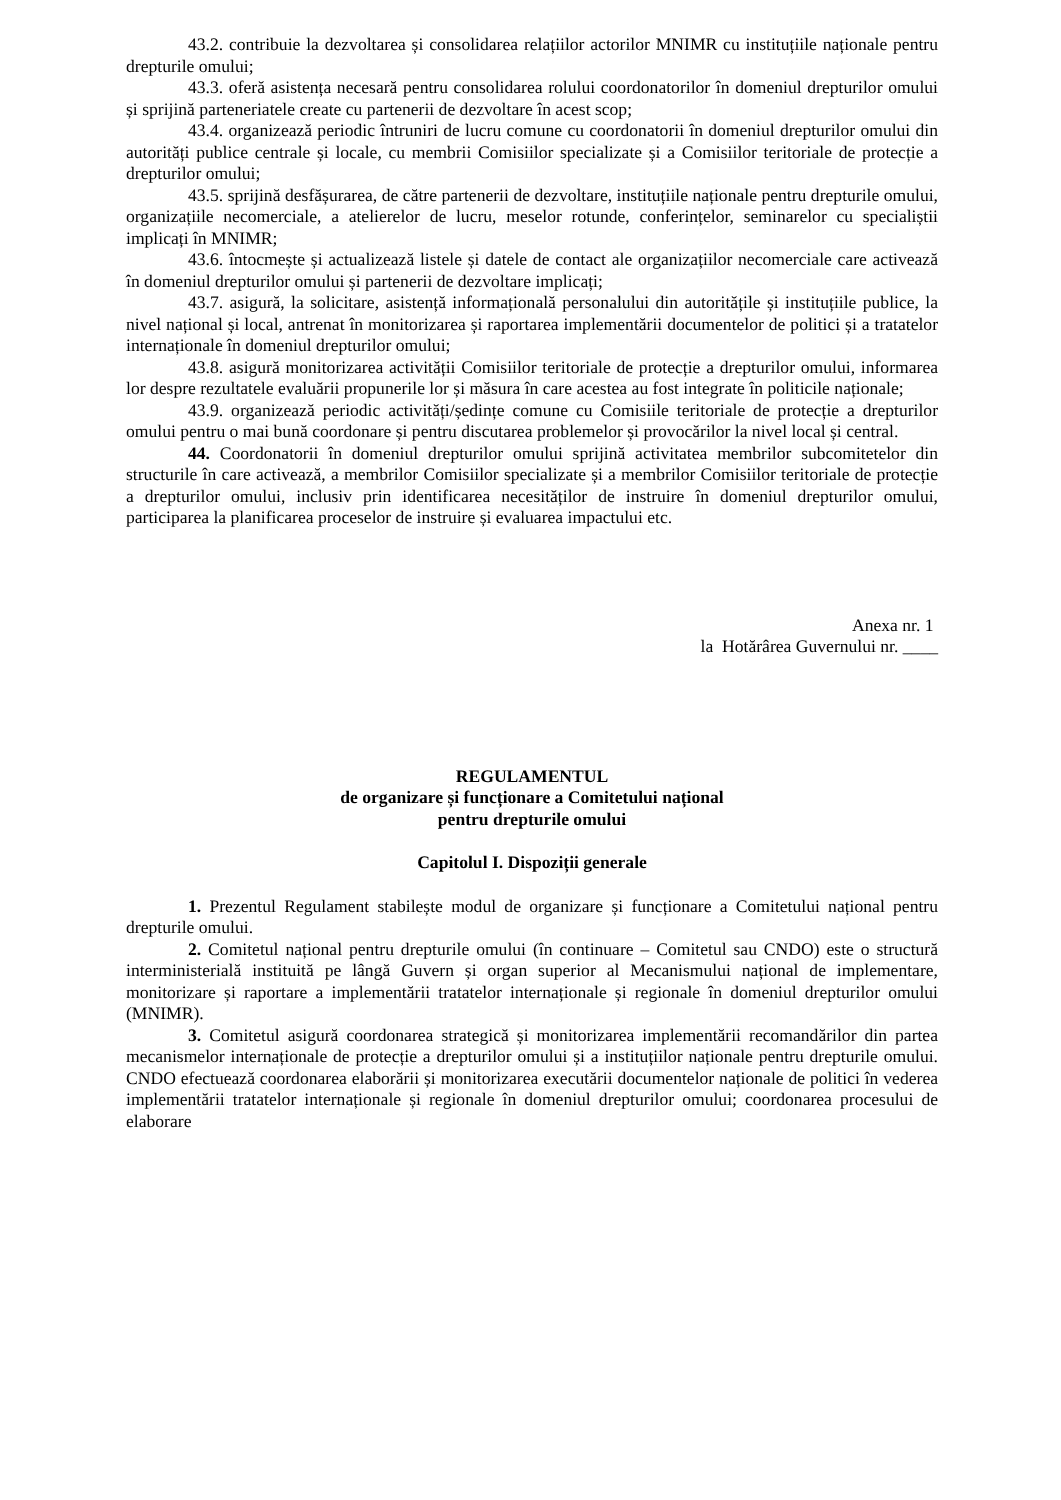43.2. contribuie la dezvoltarea și consolidarea relațiilor actorilor MNIMR cu instituțiile naționale pentru drepturile omului;
43.3. oferă asistența necesară pentru consolidarea rolului coordonatorilor în domeniul drepturilor omului și sprijină parteneriatele create cu partenerii de dezvoltare în acest scop;
43.4. organizează periodic întruniri de lucru comune cu coordonatorii în domeniul drepturilor omului din autorități publice centrale și locale, cu membrii Comisiilor specializate și a Comisiilor teritoriale de protecție a drepturilor omului;
43.5. sprijină desfășurarea, de către partenerii de dezvoltare, instituțiile naționale pentru drepturile omului, organizațiile necomerciale, a atelierelor de lucru, meselor rotunde, conferințelor, seminarelor cu specialiștii implicați în MNIMR;
43.6. întocmește și actualizează listele și datele de contact ale organizațiilor necomerciale care activează în domeniul drepturilor omului și partenerii de dezvoltare implicați;
43.7. asigură, la solicitare, asistență informațională personalului din autoritățile și instituțiile publice, la nivel național și local, antrenat în monitorizarea și raportarea implementării documentelor de politici și a tratatelor internaționale în domeniul drepturilor omului;
43.8. asigură monitorizarea activității Comisiilor teritoriale de protecție a drepturilor omului, informarea lor despre rezultatele evaluării propunerile lor și măsura în care acestea au fost integrate în politicile naționale;
43.9. organizează periodic activități/ședințe comune cu Comisiile teritoriale de protecție a drepturilor omului pentru o mai bună coordonare și pentru discutarea problemelor și provocărilor la nivel local și central.
44. Coordonatorii în domeniul drepturilor omului sprijină activitatea membrilor subcomitetelor din structurile în care activează, a membrilor Comisiilor specializate și a membrilor Comisiilor teritoriale de protecție a drepturilor omului, inclusiv prin identificarea necesităților de instruire în domeniul drepturilor omului, participarea la planificarea proceselor de instruire și evaluarea impactului etc.
Anexa nr. 1
la Hotărârea Guvernului nr. ____
REGULAMENTUL
de organizare și funcționare a Comitetului național
pentru drepturile omului
Capitolul I. Dispoziții generale
1. Prezentul Regulament stabilește modul de organizare și funcționare a Comitetului național pentru drepturile omului.
2. Comitetul național pentru drepturile omului (în continuare – Comitetul sau CNDO) este o structură interministerială instituită pe lângă Guvern și organ superior al Mecanismului național de implementare, monitorizare și raportare a implementării tratatelor internaționale și regionale în domeniul drepturilor omului (MNIMR).
3. Comitetul asigură coordonarea strategică și monitorizarea implementării recomandărilor din partea mecanismelor internaționale de protecție a drepturilor omului și a instituțiilor naționale pentru drepturile omului. CNDO efectuează coordonarea elaborării și monitorizarea executării documentelor naționale de politici în vederea implementării tratatelor internaționale și regionale în domeniul drepturilor omului; coordonarea procesului de elaborare